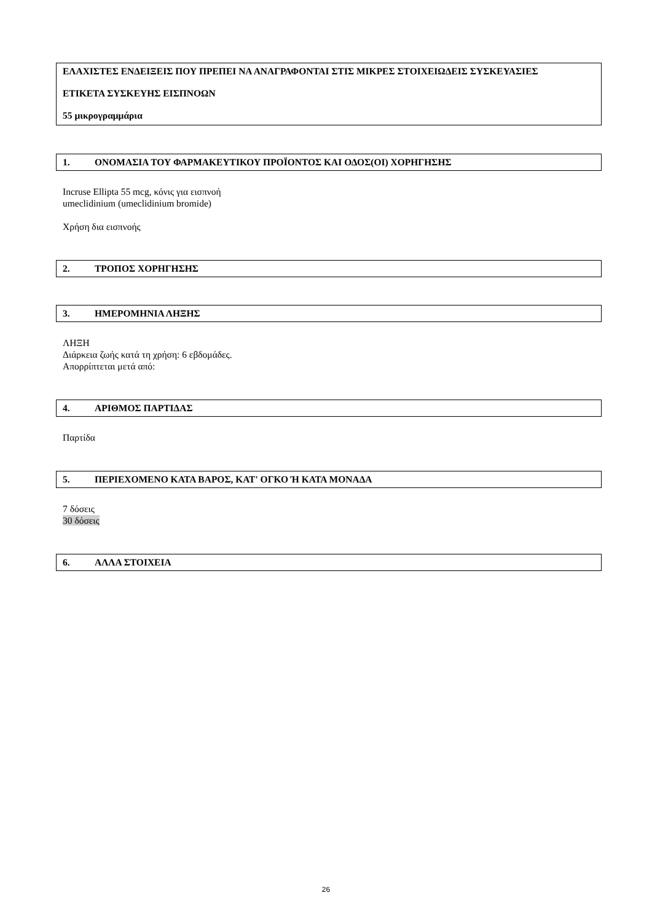ΕΛΑΧΙΣΤΕΣ ΕΝΔΕΙΞΕΙΣ ΠΟΥ ΠΡΕΠΕΙ ΝΑ ΑΝΑΓΡΑΦΟΝΤΑΙ ΣΤΙΣ ΜΙΚΡΕΣ ΣΤΟΙΧΕΙΩΔΕΙΣ ΣΥΣΚΕΥΑΣΙΕΣ
ΕΤΙΚΕΤΑ ΣΥΣΚΕΥΗΣ ΕΙΣΠΝΟΩΝ
55 μικρογραμμάρια
1. ΟΝΟΜΑΣΙΑ ΤΟΥ ΦΑΡΜΑΚΕΥΤΙΚΟΥ ΠΡΟΪΟΝΤΟΣ ΚΑΙ ΟΔΟΣ(ΟΙ) ΧΟΡΗΓΗΣΗΣ
Incruse Ellipta 55 mcg, κόνις για εισπνοή
umeclidinium (umeclidinium bromide)
Χρήση δια εισπνοής
2. ΤΡΟΠΟΣ ΧΟΡΗΓΗΣΗΣ
3. ΗΜΕΡΟΜΗΝΙΑ ΛΗΞΗΣ
ΛΗΞΗ
Διάρκεια ζωής κατά τη χρήση: 6 εβδομάδες.
Απορρίπτεται μετά από:
4. ΑΡΙΘΜΟΣ ΠΑΡΤΙΔΑΣ
Παρτίδα
5. ΠΕΡΙΕΧΟΜΕΝΟ ΚΑΤΑ ΒΑΡΟΣ, ΚΑΤ' ΟΓΚΟ Ή ΚΑΤΑ ΜΟΝΑΔΑ
7 δόσεις
30 δόσεις
6. ΑΛΛΑ ΣΤΟΙΧΕΙΑ
26